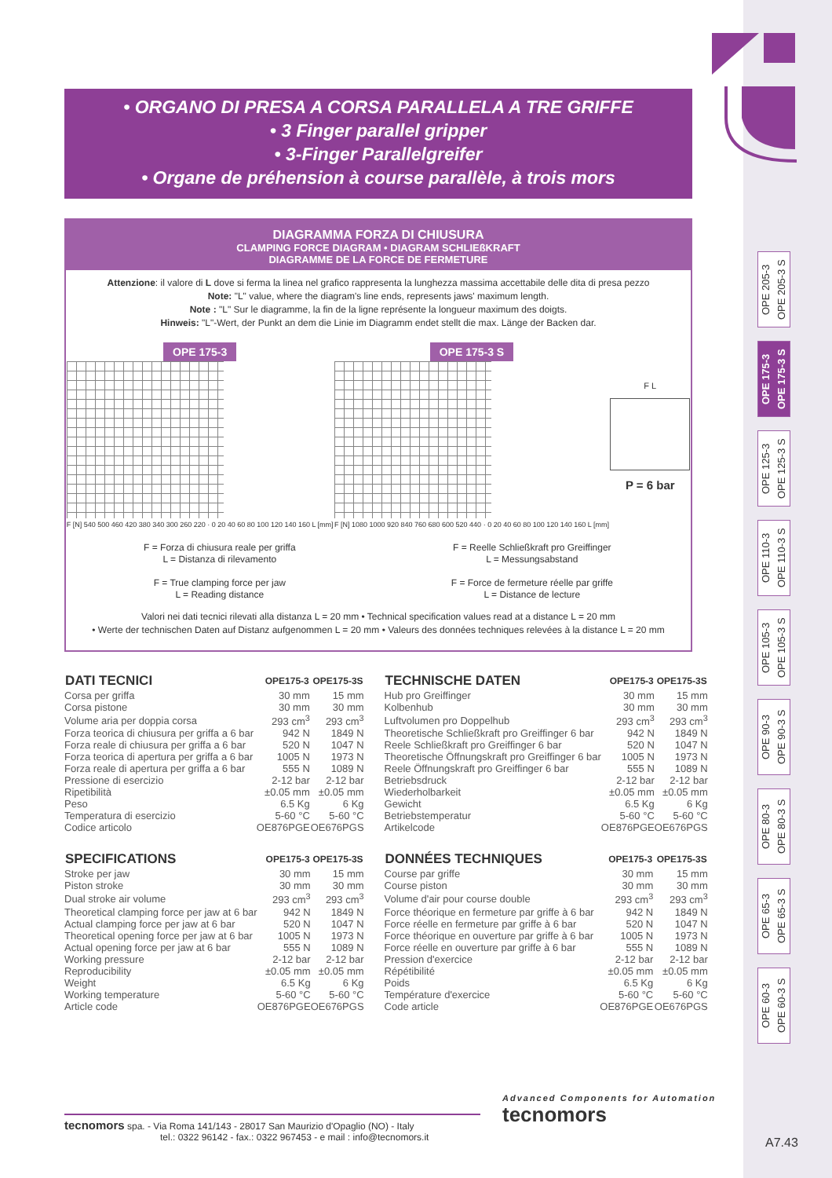• ORGANO DI PRESA A CORSA PARALLELA A TRE GRIFFE
• 3 Finger parallel gripper
• 3-Finger Parallelgreifer
• Organe de préhension à course parallèle, à trois mors
DIAGRAMMA FORZA DI CHIUSURA
CLAMPING FORCE DIAGRAM • DIAGRAM SCHLIEßKRAFT
DIAGRAMME DE LA FORCE DE FERMETURE
Attenzione: il valore di L dove si ferma la linea nel grafico rappresenta la lunghezza massima accettabile delle dita di presa pezzo
Note: "L" value, where the diagram's line ends, represents jaws' maximum length.
Note : "L" Sur le diagramme, la fin de la ligne représente la longueur maximum des doigts.
Hinweis: "L"-Wert, der Punkt an dem die Linie im Diagramm endet stellt die max. Länge der Backen dar.
OPE 175-3
F [N] 540 500 460 420 380 340 300 260 220 · 0 20 40 60 80 100 120 140 160 L [mm]
OPE 175-3 S
F [N] 1080 1000 920 840 760 680 600 520 440 · 0 20 40 60 80 100 120 140 160 L [mm]
F L
P = 6 bar
F = Forza di chiusura reale per griffa
L = Distanza di rilevamento
F = True clamping force per jaw
L = Reading distance
F = Reelle Schließkraft pro Greiffinger
L = Messungsabstand
F = Force de fermeture réelle par griffe
L = Distance de lecture
Valori nei dati tecnici rilevati alla distanza L = 20 mm • Technical specification values read at a distance L = 20 mm
• Werte der technischen Daten auf Distanz aufgenommen L = 20 mm • Valeurs des données techniques relevées à la distance L = 20 mm
| DATI TECNICI | OPE175-3 | OPE175-3S |
| --- | --- | --- |
| Corsa per griffa | 30 mm | 15 mm |
| Corsa pistone | 30 mm | 30 mm |
| Volume aria per doppia corsa | 293 cm<sup>3</sup> | 293 cm<sup>3</sup> |
| Forza teorica di chiusura per griffa a 6 bar | 942 N | 1849 N |
| Forza reale di chiusura per griffa a 6 bar | 520 N | 1047 N |
| Forza teorica di apertura per griffa a 6 bar | 1005 N | 1973 N |
| Forza reale di apertura per griffa a 6 bar | 555 N | 1089 N |
| Pressione di esercizio | 2-12 bar | 2-12 bar |
| Ripetibilità | ±0.05 mm | ±0.05 mm |
| Peso | 6.5 Kg | 6 Kg |
| Temperatura di esercizio | 5-60 °C | 5-60 °C |
| Codice articolo | OE876PGE | OE676PGS |
| SPECIFICATIONS | OPE175-3 | OPE175-3S |
| --- | --- | --- |
| Stroke per jaw | 30 mm | 15 mm |
| Piston stroke | 30 mm | 30 mm |
| Dual stroke air volume | 293 cm<sup>3</sup> | 293 cm<sup>3</sup> |
| Theoretical clamping force per jaw at 6 bar | 942 N | 1849 N |
| Actual clamping force per jaw at 6 bar | 520 N | 1047 N |
| Theoretical opening force per jaw at 6 bar | 1005 N | 1973 N |
| Actual opening force per jaw at 6 bar | 555 N | 1089 N |
| Working pressure | 2-12 bar | 2-12 bar |
| Reproducibility | ±0.05 mm | ±0.05 mm |
| Weight | 6.5 Kg | 6 Kg |
| Working temperature | 5-60 °C | 5-60 °C |
| Article code | OE876PGE | OE676PGS |
| TECHNISCHE DATEN | OPE175-3 | OPE175-3S |
| --- | --- | --- |
| Hub pro Greiffinger | 30 mm | 15 mm |
| Kolbenhub | 30 mm | 30 mm |
| Luftvolumen pro Doppelhub | 293 cm<sup>3</sup> | 293 cm<sup>3</sup> |
| Theoretische Schließkraft pro Greiffinger 6 bar | 942 N | 1849 N |
| Reele Schließkraft pro Greiffinger 6 bar | 520 N | 1047 N |
| Theoretische Öffnungskraft pro Greiffinger 6 bar | 1005 N | 1973 N |
| Reele Öffnungskraft pro Greiffinger 6 bar | 555 N | 1089 N |
| Betriebsdruck | 2-12 bar | 2-12 bar |
| Wiederholbarkeit | ±0.05 mm | ±0.05 mm |
| Gewicht | 6.5 Kg | 6 Kg |
| Betriebstemperatur | 5-60 °C | 5-60 °C |
| Artikelcode | OE876PGE | OE676PGS |
| DONNÉES TECHNIQUES | OPE175-3 | OPE175-3S |
| --- | --- | --- |
| Course par griffe | 30 mm | 15 mm |
| Course piston | 30 mm | 30 mm |
| Volume d'air pour course double | 293 cm<sup>3</sup> | 293 cm<sup>3</sup> |
| Force théorique en fermeture par griffe à 6 bar | 942 N | 1849 N |
| Force réelle en fermeture par griffe à 6 bar | 520 N | 1047 N |
| Force théorique en ouverture par griffe à 6 bar | 1005 N | 1973 N |
| Force réelle en ouverture par griffe à 6 bar | 555 N | 1089 N |
| Pression d'exercice | 2-12 bar | 2-12 bar |
| Répétibilité | ±0.05 mm | ±0.05 mm |
| Poids | 6.5 Kg | 6 Kg |
| Température d'exercice | 5-60 °C | 5-60 °C |
| Code article | OE876PGE | OE676PGS |
OPE 205-3
OPE 205-3 S
OPE 175-3
OPE 175-3 S
OPE 125-3
OPE 125-3 S
OPE 110-3
OPE 110-3 S
OPE 105-3
OPE 105-3 S
OPE 90-3
OPE 90-3 S
OPE 80-3
OPE 80-3 S
OPE 65-3
OPE 65-3 S
OPE 60-3
OPE 60-3 S
tecnomors spa. - Via Roma 141/143 - 28017 San Maurizio d'Opaglio (NO) - Italy
tel.: 0322 96142 - fax.: 0322 967453 - e mail : info@tecnomors.it
Advanced Components for Automation
tecnomors
A7.43